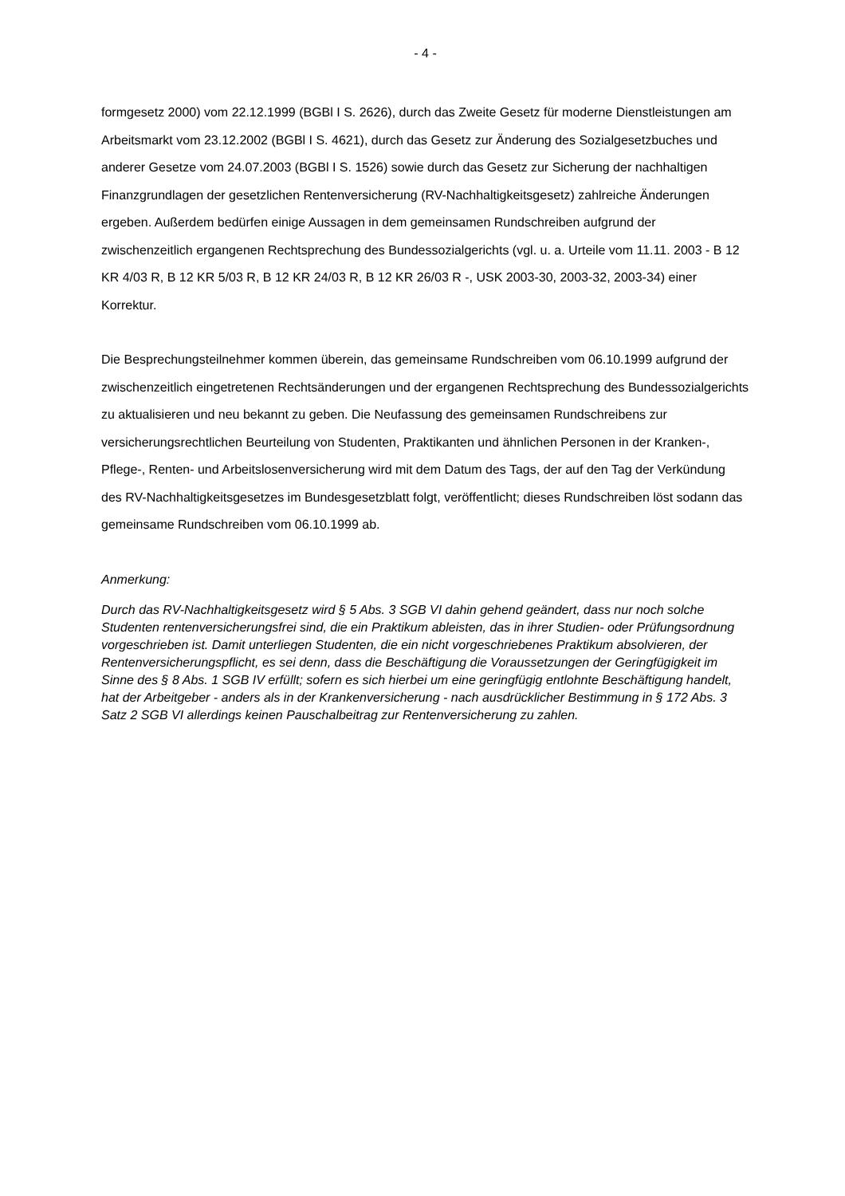- 4 -
formgesetz 2000) vom 22.12.1999 (BGBl I S. 2626), durch das Zweite Gesetz für moderne Dienstleistungen am Arbeitsmarkt vom 23.12.2002 (BGBl I S. 4621), durch das Gesetz zur Änderung des Sozialgesetzbuches und anderer Gesetze vom 24.07.2003 (BGBl I S. 1526) sowie durch das Gesetz zur Sicherung der nachhaltigen Finanzgrundlagen der gesetzlichen Rentenversicherung (RV-Nachhaltigkeitsgesetz) zahlreiche Änderungen ergeben. Außerdem bedürfen einige Aussagen in dem gemeinsamen Rundschreiben aufgrund der zwischenzeitlich ergangenen Rechtsprechung des Bundessozialgerichts (vgl. u. a. Urteile vom 11.11. 2003 - B 12 KR 4/03 R, B 12 KR 5/03 R, B 12 KR 24/03 R, B 12 KR 26/03 R -, USK 2003-30, 2003-32, 2003-34) einer Korrektur.
Die Besprechungsteilnehmer kommen überein, das gemeinsame Rundschreiben vom 06.10.1999 aufgrund der zwischenzeitlich eingetretenen Rechtsänderungen und der ergangenen Rechtsprechung des Bundessozialgerichts zu aktualisieren und neu bekannt zu geben. Die Neufassung des gemeinsamen Rundschreibens zur versicherungsrechtlichen Beurteilung von Studenten, Praktikanten und ähnlichen Personen in der Kranken-, Pflege-, Renten- und Arbeitslosenversicherung wird mit dem Datum des Tags, der auf den Tag der Verkündung des RV-Nachhaltigkeitsgesetzes im Bundesgesetzblatt folgt, veröffentlicht; dieses Rundschreiben löst sodann das gemeinsame Rundschreiben vom 06.10.1999 ab.
Anmerkung:
Durch das RV-Nachhaltigkeitsgesetz wird § 5 Abs. 3 SGB VI dahin gehend geändert, dass nur noch solche Studenten rentenversicherungsfrei sind, die ein Praktikum ableisten, das in ihrer Studien- oder Prüfungsordnung vorgeschrieben ist. Damit unterliegen Studenten, die ein nicht vorgeschriebenes Praktikum absolvieren, der Rentenversicherungspflicht, es sei denn, dass die Beschäftigung die Voraussetzungen der Geringfügigkeit im Sinne des § 8 Abs. 1 SGB IV erfüllt; sofern es sich hierbei um eine geringfügig entlohnte Beschäftigung handelt, hat der Arbeitgeber - anders als in der Krankenversicherung - nach ausdrücklicher Bestimmung in § 172 Abs. 3 Satz 2 SGB VI allerdings keinen Pauschalbeitrag zur Rentenversicherung zu zahlen.